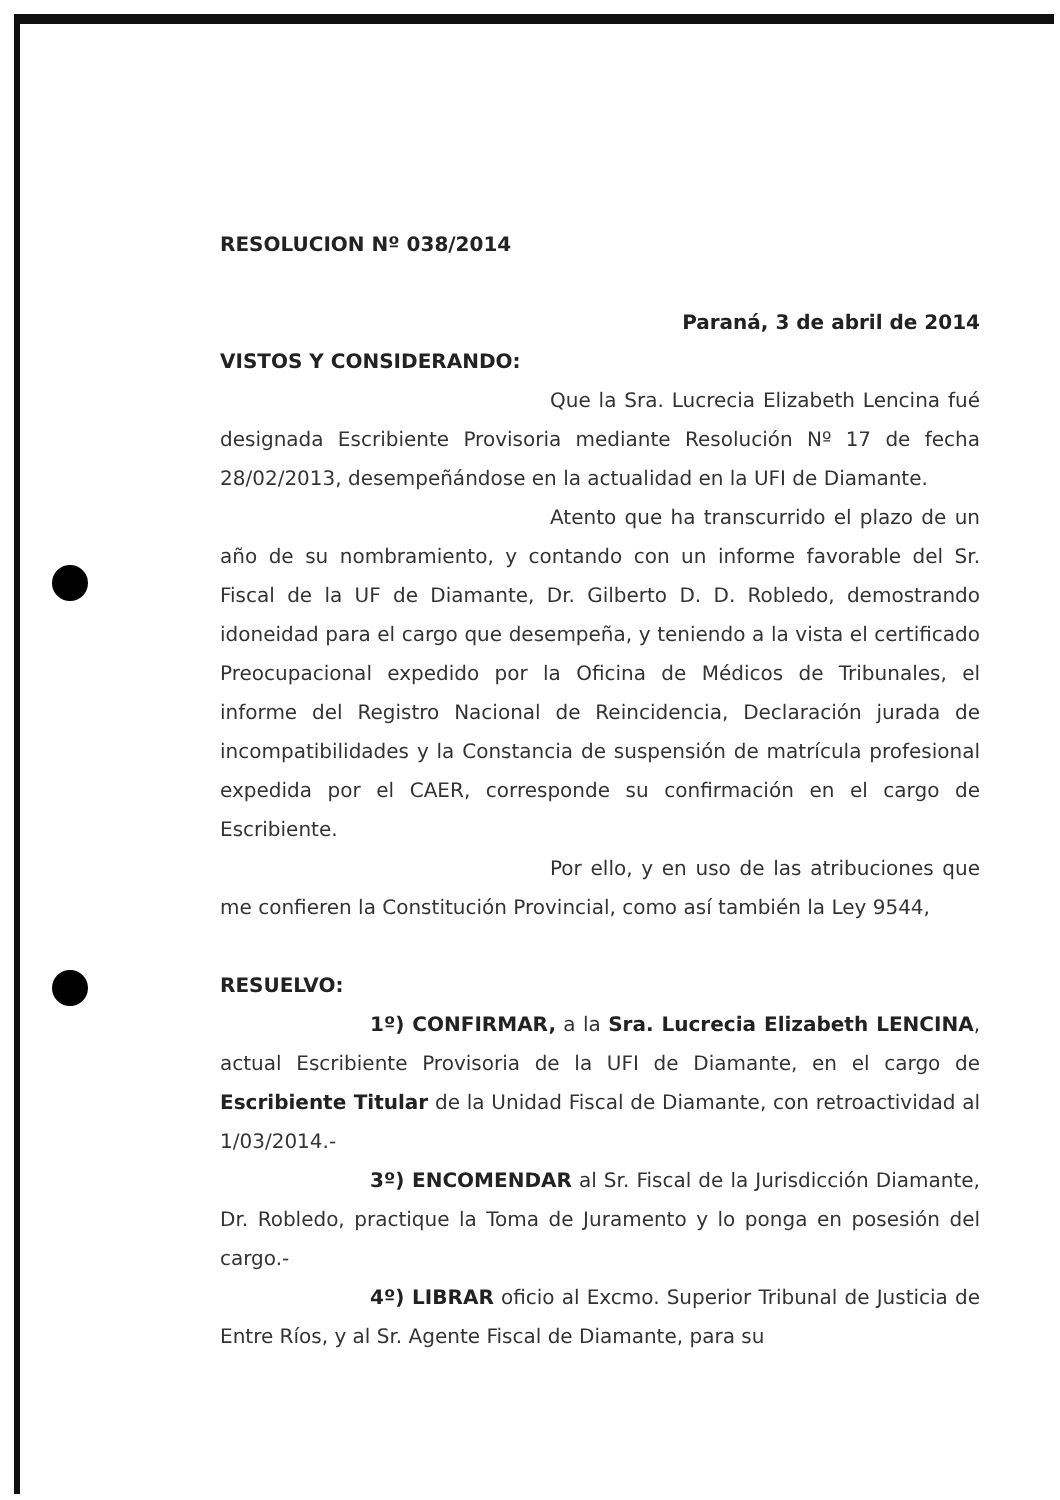RESOLUCION Nº 038/2014
Paraná, 3 de abril de 2014
VISTOS Y CONSIDERANDO:
Que la Sra. Lucrecia Elizabeth Lencina fué designada Escribiente Provisoria mediante Resolución Nº 17 de fecha 28/02/2013, desempeñándose en la actualidad en la UFI de Diamante.
Atento que ha transcurrido el plazo de un año de su nombramiento, y contando con un informe favorable del Sr. Fiscal de la UF de Diamante, Dr. Gilberto D. D. Robledo, demostrando idoneidad para el cargo que desempeña, y teniendo a la vista el certificado Preocupacional expedido por la Oficina de Médicos de Tribunales, el informe del Registro Nacional de Reincidencia, Declaración jurada de incompatibilidades y la Constancia de suspensión de matrícula profesional expedida por el CAER, corresponde su confirmación en el cargo de Escribiente.
Por ello, y en uso de las atribuciones que me confieren la Constitución Provincial, como así también la Ley 9544,
RESUELVO:
1º) CONFIRMAR, a la Sra. Lucrecia Elizabeth LENCINA, actual Escribiente Provisoria de la UFI de Diamante, en el cargo de Escribiente Titular de la Unidad Fiscal de Diamante, con retroactividad al 1/03/2014.-
3º) ENCOMENDAR al Sr. Fiscal de la Jurisdicción Diamante, Dr. Robledo, practique la Toma de Juramento y lo ponga en posesión del cargo.-
4º) LIBRAR oficio al Excmo. Superior Tribunal de Justicia de Entre Ríos, y al Sr. Agente Fiscal de Diamante, para su